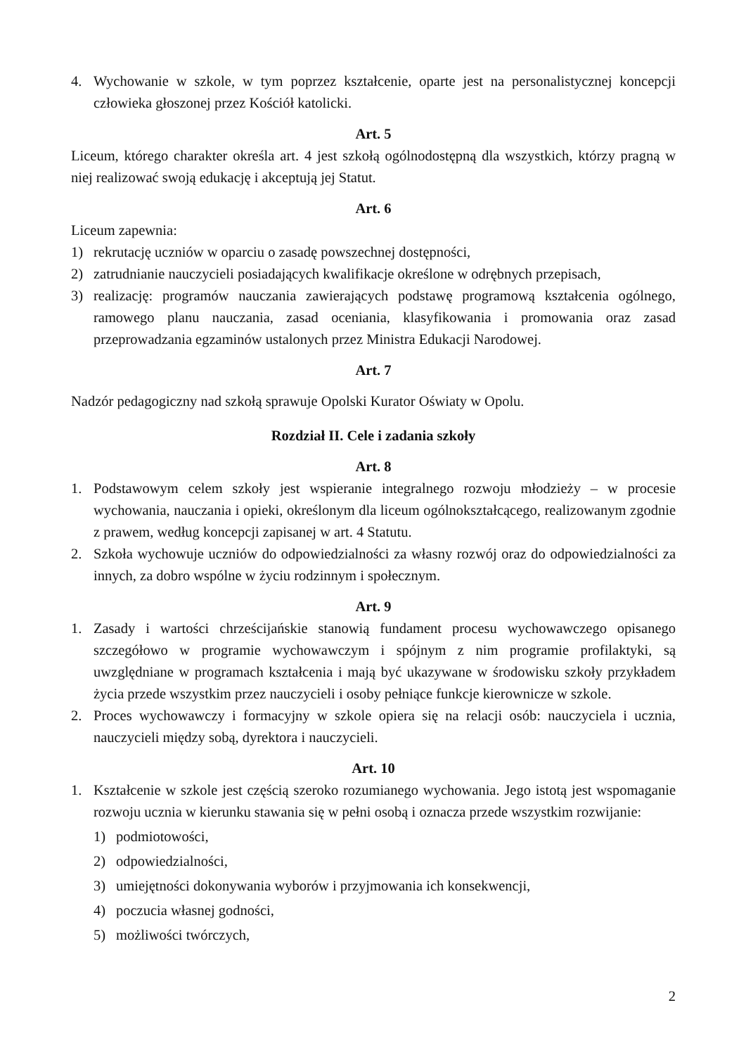4. Wychowanie w szkole, w tym poprzez kształcenie, oparte jest na personalistycznej koncepcji człowieka głoszonej przez Kościół katolicki.
Art. 5
Liceum, którego charakter określa art. 4 jest szkołą ogólnodostępną dla wszystkich, którzy pragną w niej realizować swoją edukację i akceptują jej Statut.
Art. 6
Liceum zapewnia:
1) rekrutację uczniów w oparciu o zasadę powszechnej dostępności,
2) zatrudnianie nauczycieli posiadających kwalifikacje określone w odrębnych przepisach,
3) realizację: programów nauczania zawierających podstawę programową kształcenia ogólnego, ramowego planu nauczania, zasad oceniania, klasyfikowania i promowania oraz zasad przeprowadzania egzaminów ustalonych przez Ministra Edukacji Narodowej.
Art. 7
Nadzór pedagogiczny nad szkołą sprawuje Opolski Kurator Oświaty w Opolu.
Rozdział II. Cele i zadania szkoły
Art. 8
1. Podstawowym celem szkoły jest wspieranie integralnego rozwoju młodzieży – w procesie wychowania, nauczania i opieki, określonym dla liceum ogólnokształcącego, realizowanym zgodnie z prawem, według koncepcji zapisanej w art. 4 Statutu.
2. Szkoła wychowuje uczniów do odpowiedzialności za własny rozwój oraz do odpowiedzialności za innych, za dobro wspólne w życiu rodzinnym i społecznym.
Art. 9
1. Zasady i wartości chrześcijańskie stanowią fundament procesu wychowawczego opisanego szczegółowo w programie wychowawczym i spójnym z nim programie profilaktyki, są uwzględniane w programach kształcenia i mają być ukazywane w środowisku szkoły przykładem życia przede wszystkim przez nauczycieli i osoby pełniące funkcje kierownicze w szkole.
2. Proces wychowawczy i formacyjny w szkole opiera się na relacji osób: nauczyciela i ucznia, nauczycieli między sobą, dyrektora i nauczycieli.
Art. 10
1. Kształcenie w szkole jest częścią szeroko rozumianego wychowania. Jego istotą jest wspomaganie rozwoju ucznia w kierunku stawania się w pełni osobą i oznacza przede wszystkim rozwijanie:
1) podmiotowości,
2) odpowiedzialności,
3) umiejętności dokonywania wyborów i przyjmowania ich konsekwencji,
4) poczucia własnej godności,
5) możliwości twórczych,
2